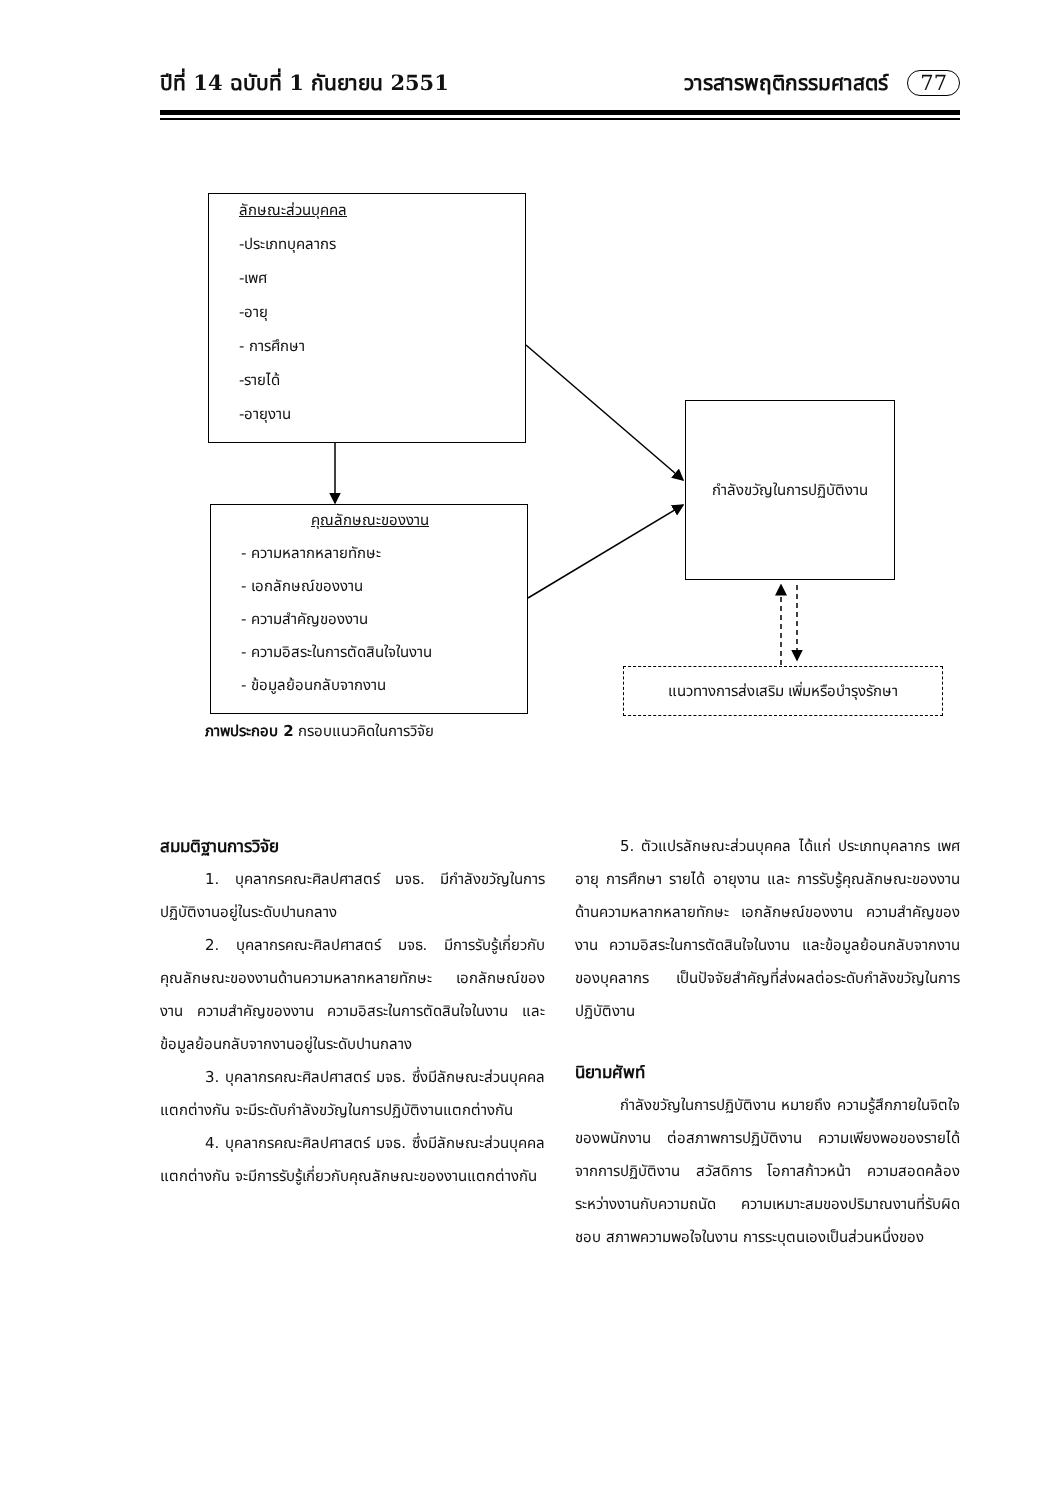ปีที่ 14 ฉบับที่ 1 กันยายน 2551 วารสารพฤติกรรมศาสตร์ 77
ลักษณะส่วนบุคคล
-ประเภทบุคลากร
-เพศ
-อายุ
- การศึกษา
-รายได้
-อายุงาน
คุณลักษณะของงาน
- ความหลากหลายทักษะ
- เอกลักษณ์ของงาน
- ความสำคัญของงาน
- ความอิสระในการตัดสินใจในงาน
- ข้อมูลย้อนกลับจากงาน
กำลังขวัญในการปฏิบัติงาน
แนวทางการส่งเสริม เพิ่มหรือบำรุงรักษา
ภาพประกอบ 2 กรอบแนวคิดในการวิจัย
สมมติฐานการวิจัย
1. บุคลากรคณะศิลปศาสตร์ มจธ. มีกำลังขวัญในการปฏิบัติงานอยู่ในระดับปานกลาง
2. บุคลากรคณะศิลปศาสตร์ มจธ. มีการรับรู้เกี่ยวกับคุณลักษณะของงานด้านความหลากหลายทักษะ เอกลักษณ์ของงาน ความสำคัญของงาน ความอิสระในการตัดสินใจในงาน และข้อมูลย้อนกลับจากงานอยู่ในระดับปานกลาง
3. บุคลากรคณะศิลปศาสตร์ มจธ. ซึ่งมีลักษณะส่วนบุคคลแตกต่างกัน จะมีระดับกำลังขวัญในการปฏิบัติงานแตกต่างกัน
4. บุคลากรคณะศิลปศาสตร์ มจธ. ซึ่งมีลักษณะส่วนบุคคลแตกต่างกัน จะมีการรับรู้เกี่ยวกับคุณลักษณะของงานแตกต่างกัน
5. ตัวแปรลักษณะส่วนบุคคล ได้แก่ ประเภทบุคลากร เพศ อายุ การศึกษา รายได้ อายุงาน และ การรับรู้คุณลักษณะของงาน ด้านความหลากหลายทักษะ เอกลักษณ์ของงาน ความสำคัญของงาน ความอิสระในการตัดสินใจในงาน และข้อมูลย้อนกลับจากงานของบุคลากร เป็นปัจจัยสำคัญที่ส่งผลต่อระดับกำลังขวัญในการปฏิบัติงาน
นิยามศัพท์
กำลังขวัญในการปฏิบัติงาน หมายถึง ความรู้สึกภายในจิตใจของพนักงาน ต่อสภาพการปฏิบัติงาน ความเพียงพอของรายได้จากการปฏิบัติงาน สวัสดิการ โอกาสก้าวหน้า ความสอดคล้องระหว่างงานกับความถนัด ความเหมาะสมของปริมาณงานที่รับผิดชอบ สภาพความพอใจในงาน การระบุตนเองเป็นส่วนหนึ่งของ